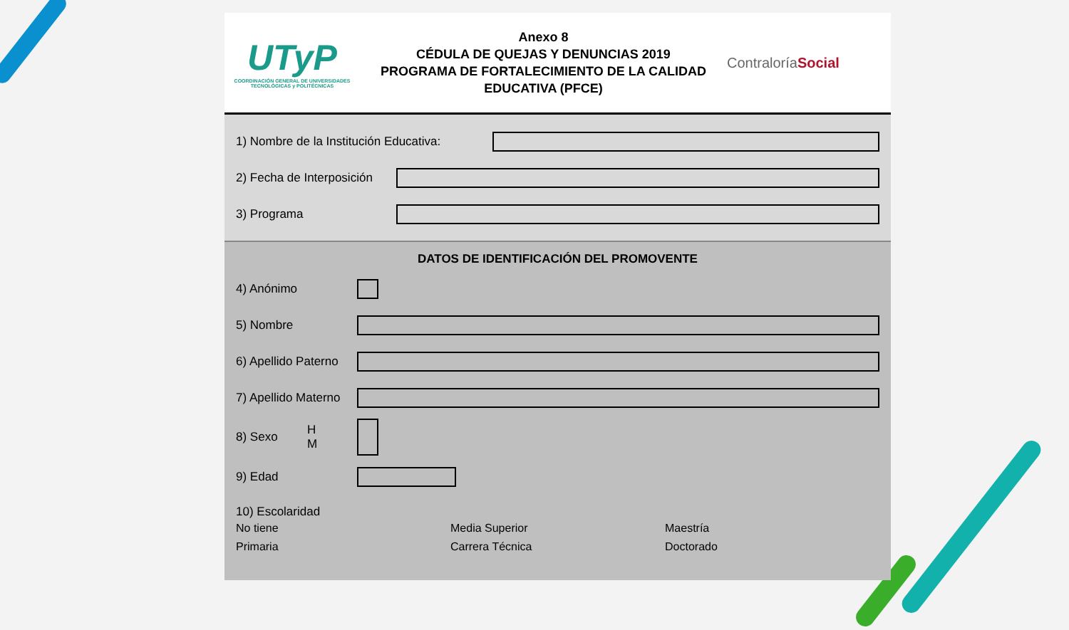UTyP
COORDINACIÓN GENERAL DE UNIVERSIDADES TECNOLÓGICAS y POLITÉCNICAS
Anexo 8
CÉDULA DE QUEJAS Y DENUNCIAS 2019
PROGRAMA DE FORTALECIMIENTO DE LA CALIDAD EDUCATIVA (PFCE)
ContraloríaSocial
1) Nombre de la Institución Educativa:
2) Fecha de Interposición
3) Programa
DATOS DE IDENTIFICACIÓN DEL PROMOVENTE
4) Anónimo
5) Nombre
6) Apellido Paterno
7) Apellido Materno
8) Sexo H
M
9) Edad
10) Escolaridad
No tiene
Primaria
Media Superior
Carrera Técnica
Maestría
Doctorado